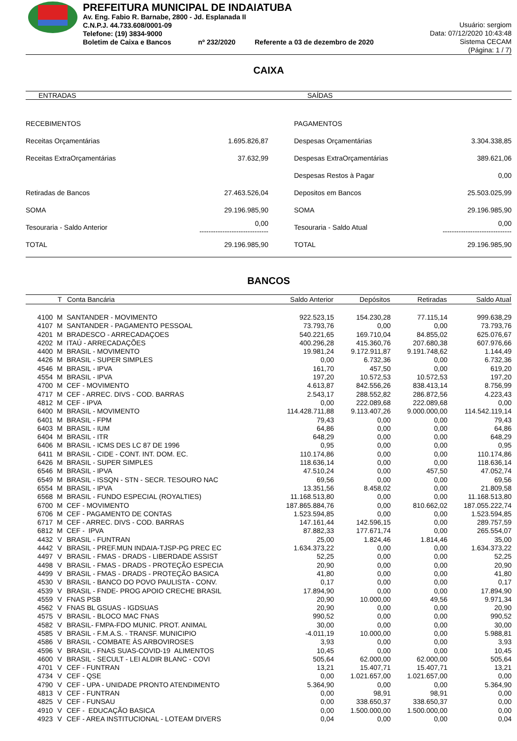PREFEITURA MUNICIPAL DE INDAIATUBA
Av. Eng. Fabio R. Barnabe, 2800 - Jd. Esplanada II
C.N.P.J. 44.733.608/0001-09
Telefone: (19) 3834-9000
Boletim de Caixa e Bancos nº 232/2020 Referente a 03 de dezembro de 2020
Usuário: sergiom
Data: 07/12/2020 10:43:48
Sistema CECAM
(Página: 1 / 7)
CAIXA
ENTRADAS SAÍDAS
| RECEBIMENTOS | | | PAGAMENTOS | |
| Receitas Orçamentárias | 1.695.826,87 | | Despesas Orçamentárias | 3.304.338,85 |
| Receitas ExtraOrçamentárias | 37.632,99 | | Despesas ExtraOrçamentárias | 389.621,06 |
| | | | Despesas Restos à Pagar | 0,00 |
| Retiradas de Bancos | 27.463.526,04 | | Depositos em Bancos | 25.503.025,99 |
| SOMA | 29.196.985,90 | | SOMA | 29.196.985,90 |
| Tesouraria - Saldo Anterior | 0,00 ------------------------------ | | Tesouraria - Saldo Atual | 0,00 ------------------------------ |
| TOTAL | 29.196.985,90 | | TOTAL | 29.196.985,90 |
BANCOS
| | T | Conta Bancária | Saldo Anterior | Depósitos | Retiradas | Saldo Atual |
| --- | --- | --- | --- | --- | --- | --- |
| 4100 | M | SANTANDER - MOVIMENTO | 922.523,15 | 154.230,28 | 77.115,14 | 999.638,29 |
| 4107 | M | SANTANDER - PAGAMENTO PESSOAL | 73.793,76 | 0,00 | 0,00 | 73.793,76 |
| 4201 | M | BRADESCO - ARRECADAÇOES | 540.221,65 | 169.710,04 | 84.855,02 | 625.076,67 |
| 4202 | M | ITAÚ - ARRECADAÇÕES | 400.296,28 | 415.360,76 | 207.680,38 | 607.976,66 |
| 4400 | M | BRASIL - MOVIMENTO | 19.981,24 | 9.172.911,87 | 9.191.748,62 | 1.144,49 |
| 4426 | M | BRASIL - SUPER SIMPLES | 0,00 | 6.732,36 | 0,00 | 6.732,36 |
| 4546 | M | BRASIL - IPVA | 161,70 | 457,50 | 0,00 | 619,20 |
| 4554 | M | BRASIL - IPVA | 197,20 | 10.572,53 | 10.572,53 | 197,20 |
| 4700 | M | CEF - MOVIMENTO | 4.613,87 | 842.556,26 | 838.413,14 | 8.756,99 |
| 4717 | M | CEF - ARREC. DIVS - COD. BARRAS | 2.543,17 | 288.552,82 | 286.872,56 | 4.223,43 |
| 4812 | M | CEF - IPVA | 0,00 | 222.089,68 | 222.089,68 | 0,00 |
| 6400 | M | BRASIL - MOVIMENTO | 114.428.711,88 | 9.113.407,26 | 9.000.000,00 | 114.542.119,14 |
| 6401 | M | BRASIL - FPM | 79,43 | 0,00 | 0,00 | 79,43 |
| 6403 | M | BRASIL - IUM | 64,86 | 0,00 | 0,00 | 64,86 |
| 6404 | M | BRASIL - ITR | 648,29 | 0,00 | 0,00 | 648,29 |
| 6406 | M | BRASIL - ICMS DES LC 87 DE 1996 | 0,95 | 0,00 | 0,00 | 0,95 |
| 6411 | M | BRASIL - CIDE - CONT. INT. DOM. EC. | 110.174,86 | 0,00 | 0,00 | 110.174,86 |
| 6426 | M | BRASIL - SUPER SIMPLES | 118.636,14 | 0,00 | 0,00 | 118.636,14 |
| 6546 | M | BRASIL - IPVA | 47.510,24 | 0,00 | 457,50 | 47.052,74 |
| 6549 | M | BRASIL - ISSQN - STN - SECR. TESOURO NAC | 69,56 | 0,00 | 0,00 | 69,56 |
| 6554 | M | BRASIL - IPVA | 13.351,56 | 8.458,02 | 0,00 | 21.809,58 |
| 6568 | M | BRASIL - FUNDO ESPECIAL (ROYALTIES) | 11.168.513,80 | 0,00 | 0,00 | 11.168.513,80 |
| 6700 | M | CEF - MOVIMENTO | 187.865.884,76 | 0,00 | 810.662,02 | 187.055.222,74 |
| 6706 | M | CEF - PAGAMENTO DE CONTAS | 1.523.594,85 | 0,00 | 0,00 | 1.523.594,85 |
| 6717 | M | CEF - ARREC. DIVS - COD. BARRAS | 147.161,44 | 142.596,15 | 0,00 | 289.757,59 |
| 6812 | M | CEF - IPVA | 87.882,33 | 177.671,74 | 0,00 | 265.554,07 |
| 4432 | V | BRASIL - FUNTRAN | 25,00 | 1.824,46 | 1.814,46 | 35,00 |
| 4442 | V | BRASIL - PREF.MUN INDAIA-TJSP-PG PREC EC | 1.634.373,22 | 0,00 | 0,00 | 1.634.373,22 |
| 4497 | V | BRASIL - FMAS - DRADS - LIBERDADE ASSIST | 52,25 | 0,00 | 0,00 | 52,25 |
| 4498 | V | BRASIL - FMAS - DRADS - PROTEÇÃO ESPECIA | 20,90 | 0,00 | 0,00 | 20,90 |
| 4499 | V | BRASIL - FMAS - DRADS - PROTEÇÃO BASICA | 41,80 | 0,00 | 0,00 | 41,80 |
| 4530 | V | BRASIL - BANCO DO POVO PAULISTA - CONV. | 0,17 | 0,00 | 0,00 | 0,17 |
| 4539 | V | BRASIL - FNDE- PROG APOIO CRECHE BRASIL | 17.894,90 | 0,00 | 0,00 | 17.894,90 |
| 4559 | V | FNAS PSB | 20,90 | 10.000,00 | 49,56 | 9.971,34 |
| 4562 | V | FNAS BL GSUAS - IGDSUAS | 20,90 | 0,00 | 0,00 | 20,90 |
| 4575 | V | BRASIL - BLOCO MAC FNAS | 990,52 | 0,00 | 0,00 | 990,52 |
| 4582 | V | BRASIL- FMPA-FDO MUNIC. PROT. ANIMAL | 30,00 | 0,00 | 0,00 | 30,00 |
| 4585 | V | BRASIL - F.M.A.S. - TRANSF. MUNICIPIO | -4.011,19 | 10.000,00 | 0,00 | 5.988,81 |
| 4586 | V | BRASIL - COMBATE ÀS ARBOVIROSES | 3,93 | 0,00 | 0,00 | 3,93 |
| 4596 | V | BRASIL - FNAS SUAS-COVID-19 ALIMENTOS | 10,45 | 0,00 | 0,00 | 10,45 |
| 4600 | V | BRASIL - SECULT - LEI ALDIR BLANC - COVI | 505,64 | 62.000,00 | 62.000,00 | 505,64 |
| 4701 | V | CEF - FUNTRAN | 13,21 | 15.407,71 | 15.407,71 | 13,21 |
| 4734 | V | CEF - QSE | 0,00 | 1.021.657,00 | 1.021.657,00 | 0,00 |
| 4790 | V | CEF - UPA - UNIDADE PRONTO ATENDIMENTO | 5.364,90 | 0,00 | 0,00 | 5.364,90 |
| 4813 | V | CEF - FUNTRAN | 0,00 | 98,91 | 98,91 | 0,00 |
| 4825 | V | CEF - FUNSAU | 0,00 | 338.650,37 | 338.650,37 | 0,00 |
| 4910 | V | CEF - EDUCAÇÃO BASICA | 0,00 | 1.500.000,00 | 1.500.000,00 | 0,00 |
| 4923 | V | CEF - AREA INSTITUCIONAL - LOTEAM DIVERS | 0,04 | 0,00 | 0,00 | 0,04 |